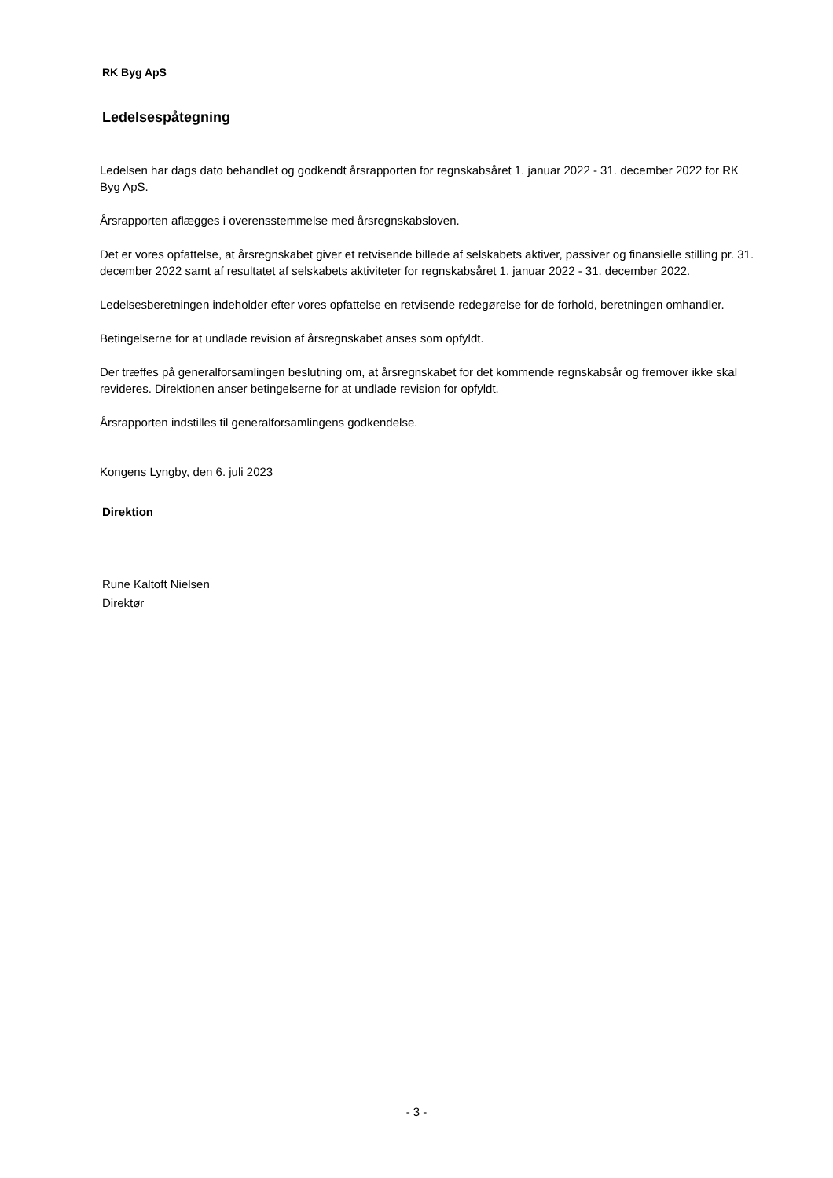RK Byg ApS
Ledelsespåtegning
Ledelsen har dags dato behandlet og godkendt årsrapporten for regnskabsåret 1. januar 2022 - 31. december 2022 for RK Byg ApS.
Årsrapporten aflægges i overensstemmelse med årsregnskabsloven.
Det er vores opfattelse, at årsregnskabet giver et retvisende billede af selskabets aktiver, passiver og finansielle stilling pr. 31. december 2022 samt af resultatet af selskabets aktiviteter for regnskabsåret 1. januar 2022 - 31. december 2022.
Ledelsesberetningen indeholder efter vores opfattelse en retvisende redegørelse for de forhold, beretningen omhandler.
Betingelserne for at undlade revision af årsregnskabet anses som opfyldt.
Der træffes på generalforsamlingen beslutning om, at årsregnskabet for det kommende regnskabsår og fremover ikke skal revideres. Direktionen anser betingelserne for at undlade revision for opfyldt.
Årsrapporten indstilles til generalforsamlingens godkendelse.
Kongens Lyngby, den 6. juli 2023
Direktion
Rune Kaltoft Nielsen
Direktør
- 3 -